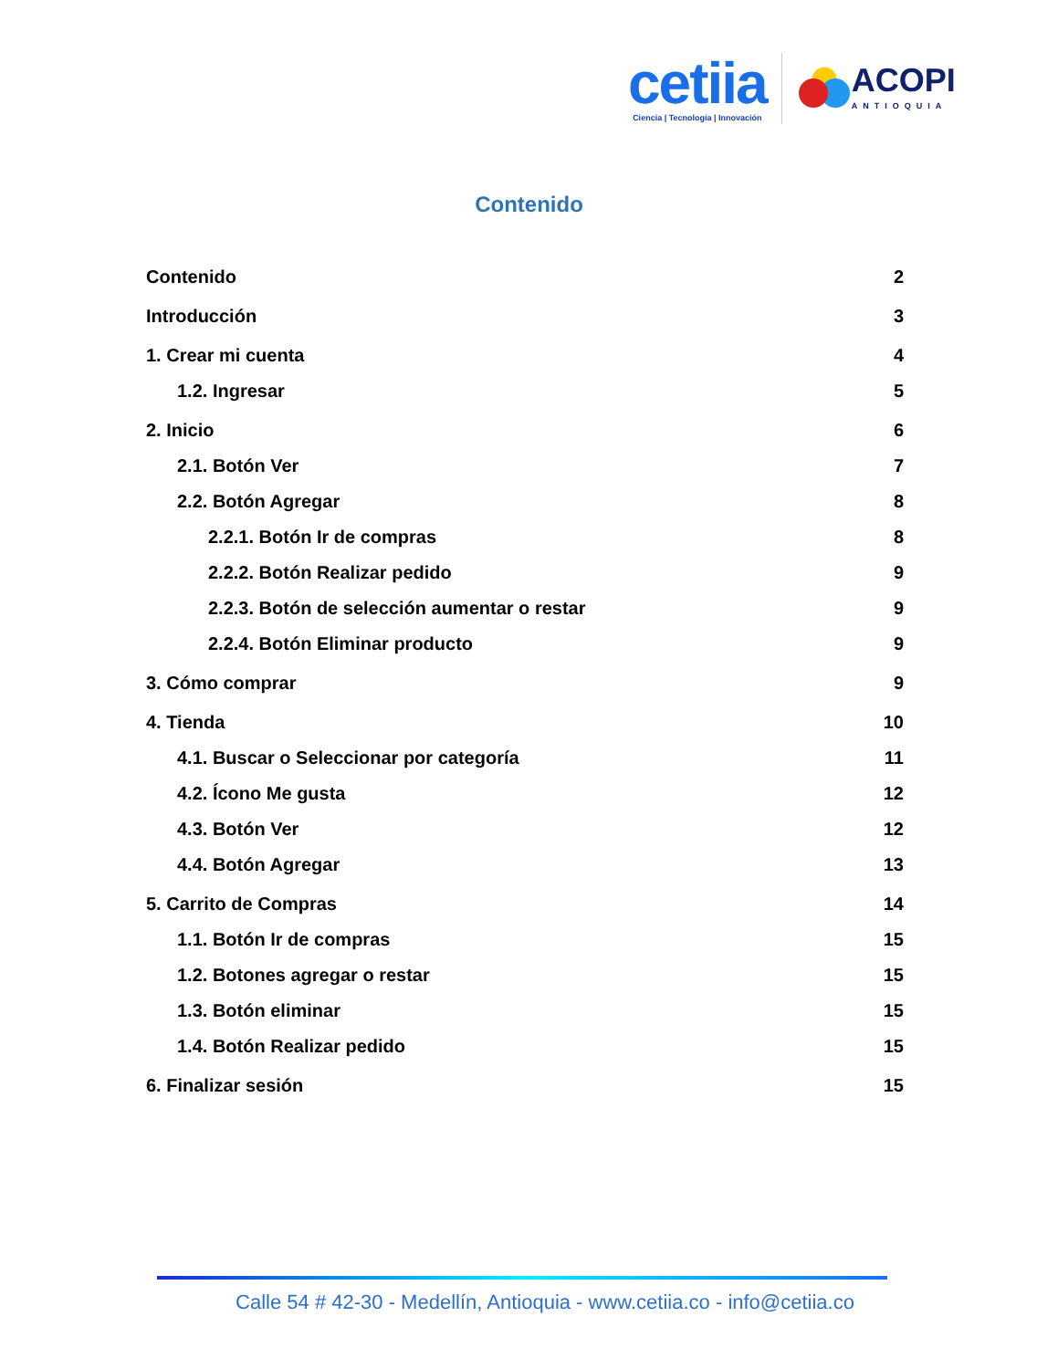cetiia
Ciencia | Tecnología | Innovación
ACOPI
ANTIOQUIA
Contenido
Contenido 2
Introducción 3
1. Crear mi cuenta 4
1.2. Ingresar 5
2. Inicio 6
2.1. Botón Ver 7
2.2. Botón Agregar 8
2.2.1. Botón Ir de compras 8
2.2.2. Botón Realizar pedido 9
2.2.3. Botón de selección aumentar o restar 9
2.2.4. Botón Eliminar producto 9
3. Cómo comprar 9
4. Tienda 10
4.1. Buscar o Seleccionar por categoría 11
4.2. Ícono Me gusta 12
4.3. Botón Ver 12
4.4. Botón Agregar 13
5. Carrito de Compras 14
1.1. Botón Ir de compras 15
1.2. Botones agregar o restar 15
1.3. Botón eliminar 15
1.4. Botón Realizar pedido 15
6. Finalizar sesión 15
Calle 54 # 42-30 - Medellín, Antioquia - www.cetiia.co - info@cetiia.co